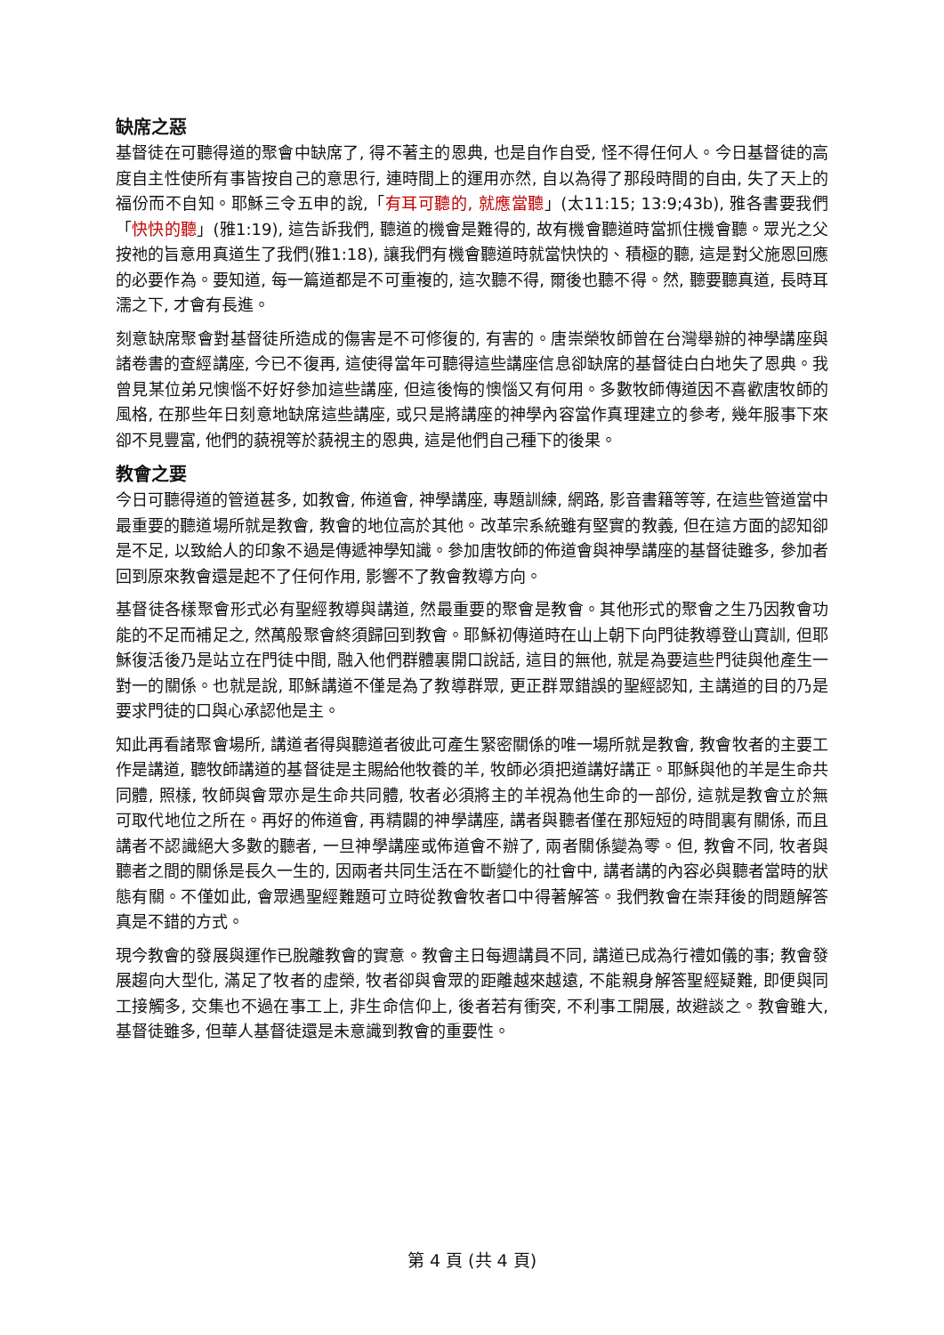缺席之惡
基督徒在可聽得道的聚會中缺席了, 得不著主的恩典, 也是自作自受, 怪不得任何人。今日基督徒的高度自主性使所有事皆按自己的意思行, 連時間上的運用亦然, 自以為得了那段時間的自由, 失了天上的福份而不自知。耶穌三令五申的說,「有耳可聽的, 就應當聽」(太11:15; 13:9;43b), 雅各書要我們「快快的聽」(雅1:19), 這告訴我們, 聽道的機會是難得的, 故有機會聽道時當抓住機會聽。眾光之父按祂的旨意用真道生了我們(雅1:18), 讓我們有機會聽道時就當快快的、積極的聽, 這是對父施恩回應的必要作為。要知道, 每一篇道都是不可重複的, 這次聽不得, 爾後也聽不得。然, 聽要聽真道, 長時耳濡之下, 才會有長進。
刻意缺席聚會對基督徒所造成的傷害是不可修復的, 有害的。唐崇榮牧師曾在台灣舉辦的神學講座與諸卷書的查經講座, 今已不復再, 這使得當年可聽得這些講座信息卻缺席的基督徒白白地失了恩典。我曾見某位弟兄懊惱不好好參加這些講座, 但這後悔的懊惱又有何用。多數牧師傳道因不喜歡唐牧師的風格, 在那些年日刻意地缺席這些講座, 或只是將講座的神學內容當作真理建立的參考, 幾年服事下來卻不見豐富, 他們的藐視等於藐視主的恩典, 這是他們自己種下的後果。
教會之要
今日可聽得道的管道甚多, 如教會, 佈道會, 神學講座, 專題訓練, 網路, 影音書籍等等, 在這些管道當中最重要的聽道場所就是教會, 教會的地位高於其他。改革宗系統雖有堅實的教義, 但在這方面的認知卻是不足, 以致給人的印象不過是傳遞神學知識。參加唐牧師的佈道會與神學講座的基督徒雖多, 參加者回到原來教會還是起不了任何作用, 影響不了教會教導方向。
基督徒各樣聚會形式必有聖經教導與講道, 然最重要的聚會是教會。其他形式的聚會之生乃因教會功能的不足而補足之, 然萬般聚會終須歸回到教會。耶穌初傳道時在山上朝下向門徒教導登山寶訓, 但耶穌復活後乃是站立在門徒中間, 融入他們群體裏開口說話, 這目的無他, 就是為要這些門徒與他產生一對一的關係。也就是說, 耶穌講道不僅是為了教導群眾, 更正群眾錯誤的聖經認知, 主講道的目的乃是要求門徒的口與心承認他是主。
知此再看諸聚會場所, 講道者得與聽道者彼此可產生緊密關係的唯一場所就是教會, 教會牧者的主要工作是講道, 聽牧師講道的基督徒是主賜給他牧養的羊, 牧師必須把道講好講正。耶穌與他的羊是生命共同體, 照樣, 牧師與會眾亦是生命共同體, 牧者必須將主的羊視為他生命的一部份, 這就是教會立於無可取代地位之所在。再好的佈道會, 再精闢的神學講座, 講者與聽者僅在那短短的時間裏有關係, 而且講者不認識絕大多數的聽者, 一旦神學講座或佈道會不辦了, 兩者關係變為零。但, 教會不同, 牧者與聽者之間的關係是長久一生的, 因兩者共同生活在不斷變化的社會中, 講者講的內容必與聽者當時的狀態有關。不僅如此, 會眾遇聖經難題可立時從教會牧者口中得著解答。我們教會在崇拜後的問題解答真是不錯的方式。
現今教會的發展與運作已脫離教會的實意。教會主日每週講員不同, 講道已成為行禮如儀的事; 教會發展趨向大型化, 滿足了牧者的虛榮, 牧者卻與會眾的距離越來越遠, 不能親身解答聖經疑難, 即便與同工接觸多, 交集也不過在事工上, 非生命信仰上, 後者若有衝突, 不利事工開展, 故避談之。教會雖大, 基督徒雖多, 但華人基督徒還是未意識到教會的重要性。
第 4 頁 (共 4 頁)